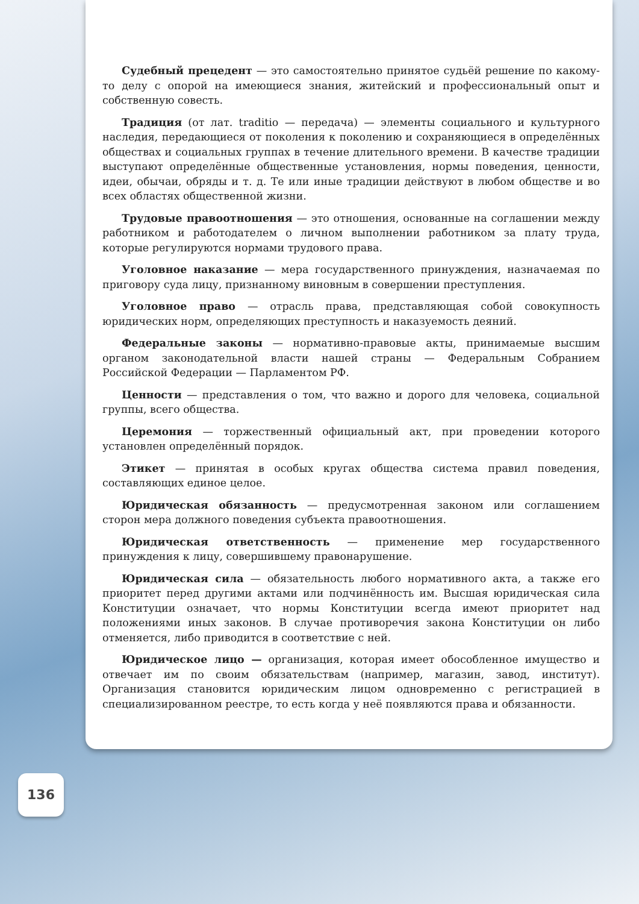Судебный прецедент — это самостоятельно принятое судьёй решение по какому-то делу с опорой на имеющиеся знания, житейский и профессиональный опыт и собственную совесть.
Традиция (от лат. traditio — передача) — элементы социального и культурного наследия, передающиеся от поколения к поколению и сохраняющиеся в определённых обществах и социальных группах в течение длительного времени. В качестве традиции выступают определённые общественные установления, нормы поведения, ценности, идеи, обычаи, обряды и т. д. Те или иные традиции действуют в любом обществе и во всех областях общественной жизни.
Трудовые правоотношения — это отношения, основанные на соглашении между работником и работодателем о личном выполнении работником за плату труда, которые регулируются нормами трудового права.
Уголовное наказание — мера государственного принуждения, назначаемая по приговору суда лицу, признанному виновным в совершении преступления.
Уголовное право — отрасль права, представляющая собой совокупность юридических норм, определяющих преступность и наказуемость деяний.
Федеральные законы — нормативно-правовые акты, принимаемые высшим органом законодательной власти нашей страны — Федеральным Собранием Российской Федерации — Парламентом РФ.
Ценности — представления о том, что важно и дорого для человека, социальной группы, всего общества.
Церемония — торжественный официальный акт, при проведении которого установлен определённый порядок.
Этикет — принятая в особых кругах общества система правил поведения, составляющих единое целое.
Юридическая обязанность — предусмотренная законом или соглашением сторон мера должного поведения субъекта правоотношения.
Юридическая ответственность — применение мер государственного принуждения к лицу, совершившему правонарушение.
Юридическая сила — обязательность любого нормативного акта, а также его приоритет перед другими актами или подчинённость им. Высшая юридическая сила Конституции означает, что нормы Конституции всегда имеют приоритет над положениями иных законов. В случае противоречия закона Конституции он либо отменяется, либо приводится в соответствие с ней.
Юридическое лицо — организация, которая имеет обособленное имущество и отвечает им по своим обязательствам (например, магазин, завод, институт). Организация становится юридическим лицом одновременно с регистрацией в специализированном реестре, то есть когда у неё появляются права и обязанности.
136